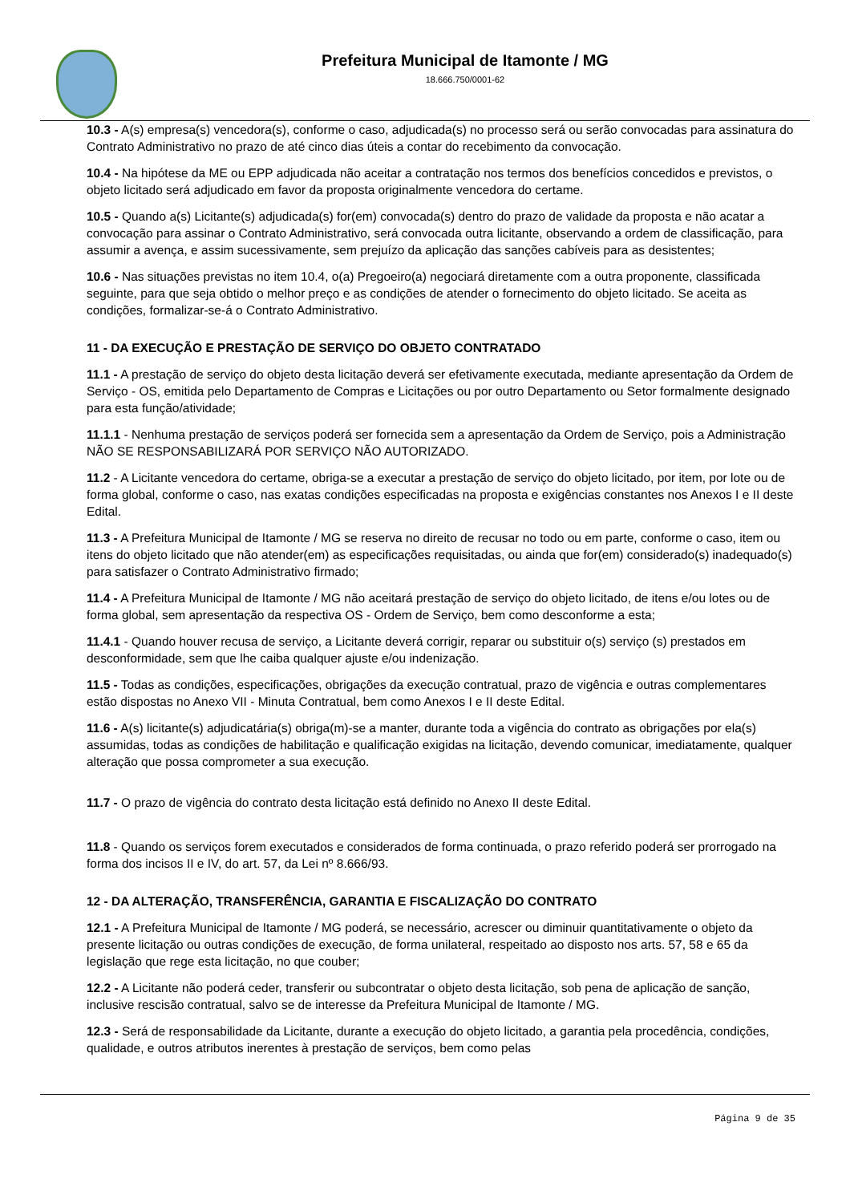Prefeitura Municipal de Itamonte / MG
18.666.750/0001-62
10.3 - A(s) empresa(s) vencedora(s), conforme o caso, adjudicada(s) no processo será ou serão convocadas para assinatura do Contrato Administrativo no prazo de até cinco dias úteis a contar do recebimento da convocação.
10.4 - Na hipótese da ME ou EPP adjudicada não aceitar a contratação nos termos dos benefícios concedidos e previstos, o objeto licitado será adjudicado em favor da proposta originalmente vencedora do certame.
10.5 - Quando a(s) Licitante(s) adjudicada(s) for(em) convocada(s) dentro do prazo de validade da proposta e não acatar a convocação para assinar o Contrato Administrativo, será convocada outra licitante, observando a ordem de classificação, para assumir a avença, e assim sucessivamente, sem prejuízo da aplicação das sanções cabíveis para as desistentes;
10.6 - Nas situações previstas no item 10.4, o(a) Pregoeiro(a) negociará diretamente com a outra proponente, classificada seguinte, para que seja obtido o melhor preço e as condições de atender o fornecimento do objeto licitado. Se aceita as condições, formalizar-se-á o Contrato Administrativo.
11 - DA EXECUÇÃO E PRESTAÇÃO DE SERVIÇO DO OBJETO CONTRATADO
11.1 - A prestação de serviço do objeto desta licitação deverá ser efetivamente executada, mediante apresentação da Ordem de Serviço - OS, emitida pelo Departamento de Compras e Licitações ou por outro Departamento ou Setor formalmente designado para esta função/atividade;
11.1.1 - Nenhuma prestação de serviços poderá ser fornecida sem a apresentação da Ordem de Serviço, pois a Administração NÃO SE RESPONSABILIZARÁ POR SERVIÇO NÃO AUTORIZADO.
11.2 - A Licitante vencedora do certame, obriga-se a executar a prestação de serviço do objeto licitado, por item, por lote ou de forma global, conforme o caso, nas exatas condições especificadas na proposta e exigências constantes nos Anexos I e II deste Edital.
11.3 - A Prefeitura Municipal de Itamonte / MG se reserva no direito de recusar no todo ou em parte, conforme o caso, item ou itens do objeto licitado que não atender(em) as especificações requisitadas, ou ainda que for(em) considerado(s) inadequado(s) para satisfazer o Contrato Administrativo firmado;
11.4 - A Prefeitura Municipal de Itamonte / MG não aceitará prestação de serviço do objeto licitado, de itens e/ou lotes ou de forma global, sem apresentação da respectiva OS - Ordem de Serviço, bem como desconforme a esta;
11.4.1 - Quando houver recusa de serviço, a Licitante deverá corrigir, reparar ou substituir o(s) serviço (s) prestados em desconformidade, sem que lhe caiba qualquer ajuste e/ou indenização.
11.5 - Todas as condições, especificações, obrigações da execução contratual, prazo de vigência e outras complementares estão dispostas no Anexo VII - Minuta Contratual, bem como Anexos I e II deste Edital.
11.6 - A(s) licitante(s) adjudicatária(s) obriga(m)-se a manter, durante toda a vigência do contrato as obrigações por ela(s) assumidas, todas as condições de habilitação e qualificação exigidas na licitação, devendo comunicar, imediatamente, qualquer alteração que possa comprometer a sua execução.
11.7 - O prazo de vigência do contrato desta licitação está definido no Anexo II deste Edital.
11.8 - Quando os serviços forem executados e considerados de forma continuada, o prazo referido poderá ser prorrogado na forma dos incisos II e IV, do art. 57, da Lei nº 8.666/93.
12 - DA ALTERAÇÃO, TRANSFERÊNCIA, GARANTIA E FISCALIZAÇÃO DO CONTRATO
12.1 - A Prefeitura Municipal de Itamonte / MG poderá, se necessário, acrescer ou diminuir quantitativamente o objeto da presente licitação ou outras condições de execução, de forma unilateral, respeitado ao disposto nos arts. 57, 58 e 65 da legislação que rege esta licitação, no que couber;
12.2 - A Licitante não poderá ceder, transferir ou subcontratar o objeto desta licitação, sob pena de aplicação de sanção, inclusive rescisão contratual, salvo se de interesse da Prefeitura Municipal de Itamonte / MG.
12.3 - Será de responsabilidade da Licitante, durante a execução do objeto licitado, a garantia pela procedência, condições, qualidade, e outros atributos inerentes à prestação de serviços, bem como pelas
Página 9 de 35